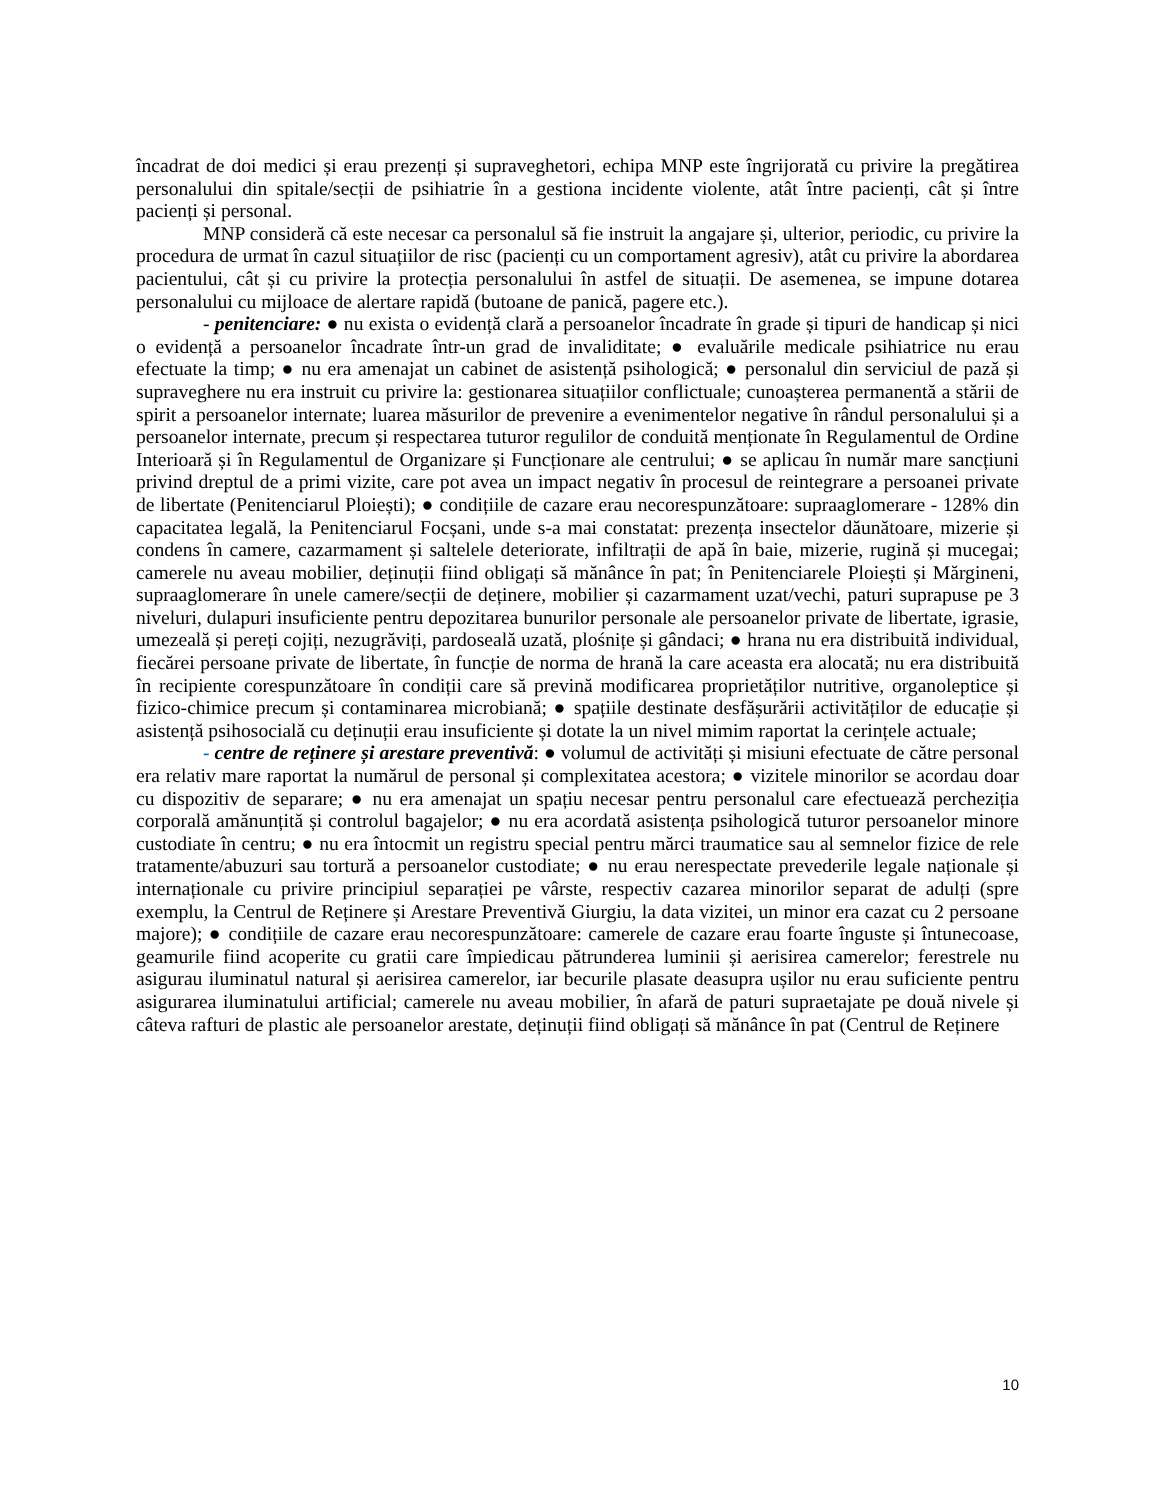încadrat de doi medici și erau prezenți și supraveghetori, echipa MNP este îngrijorată cu privire la pregătirea personalului din spitale/secții de psihiatrie în a gestiona incidente violente, atât între pacienți, cât și între pacienți și personal.
MNP consideră că este necesar ca personalul să fie instruit la angajare și, ulterior, periodic, cu privire la procedura de urmat în cazul situațiilor de risc (pacienți cu un comportament agresiv), atât cu privire la abordarea pacientului, cât și cu privire la protecția personalului în astfel de situații. De asemenea, se impune dotarea personalului cu mijloace de alertare rapidă (butoane de panică, pagere etc.).
- penitenciare: ● nu exista o evidență clară a persoanelor încadrate în grade și tipuri de handicap și nici o evidență a persoanelor încadrate într-un grad de invaliditate; ● evaluările medicale psihiatrice nu erau efectuate la timp; ● nu era amenajat un cabinet de asistență psihologică; ● personalul din serviciul de pază și supraveghere nu era instruit cu privire la: gestionarea situațiilor conflictuale; cunoașterea permanentă a stării de spirit a persoanelor internate; luarea măsurilor de prevenire a evenimentelor negative în rândul personalului și a persoanelor internate, precum și respectarea tuturor regulilor de conduită menționate în Regulamentul de Ordine Interioară și în Regulamentul de Organizare și Funcționare ale centrului; ● se aplicau în număr mare sancțiuni privind dreptul de a primi vizite, care pot avea un impact negativ în procesul de reintegrare a persoanei private de libertate (Penitenciarul Ploiești); ● condițiile de cazare erau necorespunzătoare: supraaglomerare - 128% din capacitatea legală, la Penitenciarul Focșani, unde s-a mai constatat: prezența insectelor dăunătoare, mizerie și condens în camere, cazarmament și saltelele deteriorate, infiltrații de apă în baie, mizerie, rugină și mucegai; camerele nu aveau mobilier, deținuții fiind obligați să mănânce în pat; în Penitenciarele Ploiești și Mărgineni, supraaglomerare în unele camere/secții de deținere, mobilier și cazarmament uzat/vechi, paturi suprapuse pe 3 niveluri, dulapuri insuficiente pentru depozitarea bunurilor personale ale persoanelor private de libertate, igrasie, umezeală și pereți cojiți, nezugrăviți, pardoseală uzată, plośnițe și gândaci; ● hrana nu era distribuită individual, fiecărei persoane private de libertate, în funcție de norma de hrană la care aceasta era alocată; nu era distribuită în recipiente corespunzătoare în condiții care să prevină modificarea proprietăților nutritive, organoleptice și fizico-chimice precum și contaminarea microbiană; ● spațiile destinate desfășurării activităților de educație și asistență psihosocială cu deținuții erau insuficiente și dotate la un nivel mimim raportat la cerințele actuale;
- centre de reținere și arestare preventivă: ● volumul de activități și misiuni efectuate de către personal era relativ mare raportat la numărul de personal și complexitatea acestora; ● vizitele minorilor se acordau doar cu dispozitiv de separare; ● nu era amenajat un spațiu necesar pentru personalul care efectuează percheziția corporală amănunțită și controlul bagajelor; ● nu era acordată asistența psihologică tuturor persoanelor minore custodiate în centru; ● nu era întocmit un registru special pentru mărci traumatice sau al semnelor fizice de rele tratamente/abuzuri sau tortură a persoanelor custodiate; ● nu erau nerespectate prevederile legale naționale și internaționale cu privire principiul separației pe vârste, respectiv cazarea minorilor separat de adulți (spre exemplu, la Centrul de Reținere și Arestare Preventivă Giurgiu, la data vizitei, un minor era cazat cu 2 persoane majore); ● condițiile de cazare erau necorespunzătoare: camerele de cazare erau foarte înguste și întunecoase, geamurile fiind acoperite cu gratii care împiedicau pătrunderea luminii și aerisirea camerelor; ferestrele nu asigurau iluminatul natural și aerisirea camerelor, iar becurile plasate deasupra ușilor nu erau suficiente pentru asigurarea iluminatului artificial; camerele nu aveau mobilier, în afară de paturi supraetajate pe două nivele și câteva rafturi de plastic ale persoanelor arestate, deținuții fiind obligați să mănânce în pat (Centrul de Reținere
10